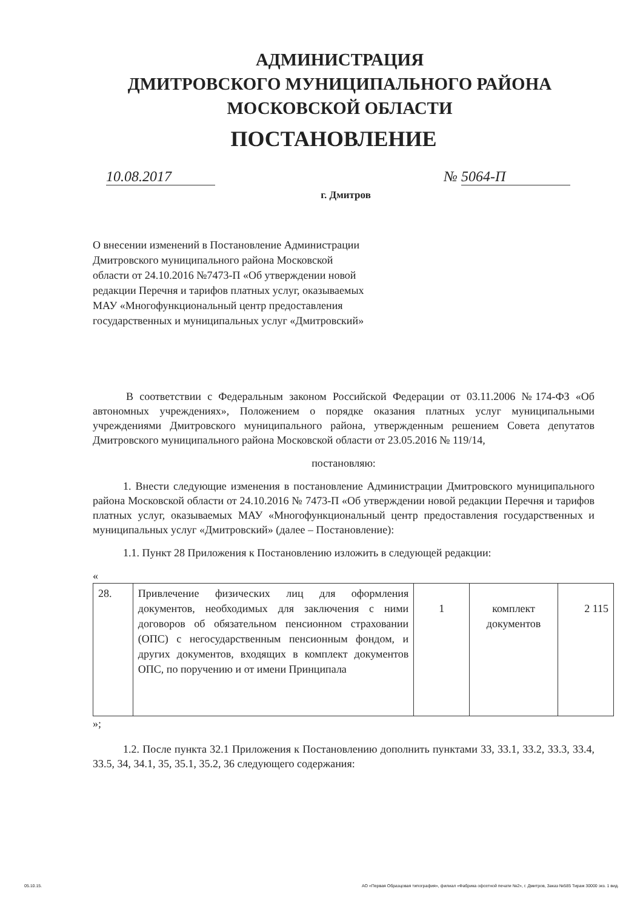АДМИНИСТРАЦИЯ
ДМИТРОВСКОГО МУНИЦИПАЛЬНОГО РАЙОНА
МОСКОВСКОЙ ОБЛАСТИ
ПОСТАНОВЛЕНИЕ
10.08.2017 № 5064-П
г. Дмитров
О внесении изменений в Постановление Администрации Дмитровского муниципального района Московской области от 24.10.2016 №7473-П «Об утверждении новой редакции Перечня и тарифов платных услуг, оказываемых МАУ «Многофункциональный центр предоставления государственных и муниципальных услуг «Дмитровский»
В соответствии с Федеральным законом Российской Федерации от 03.11.2006 №174-ФЗ «Об автономных учреждениях», Положением о порядке оказания платных услуг муниципальными учреждениями Дмитровского муниципального района, утвержденным решением Совета депутатов Дмитровского муниципального района Московской области от 23.05.2016 № 119/14,
постановляю:
1. Внести следующие изменения в постановление Администрации Дмитровского муниципального района Московской области от 24.10.2016 № 7473-П «Об утверждении новой редакции Перечня и тарифов платных услуг, оказываемых МАУ «Многофункциональный центр предоставления государственных и муниципальных услуг «Дмитровский» (далее – Постановление):
1.1. Пункт 28 Приложения к Постановлению изложить в следующей редакции:
«
| 28. | Привлечение физических лиц для оформления документов, необходимых для заключения с ними договоров об обязательном пенсионном страховании (ОПС) с негосударственным пенсионным фондом, и других документов, входящих в комплект документов ОПС, по поручению и от имени Принципала | 1 | комплект документов | 2 115 |
»;
1.2. После пункта 32.1 Приложения к Постановлению дополнить пунктами 33, 33.1, 33.2, 33.3, 33.4, 33.5, 34, 34.1, 35, 35.1, 35.2, 36 следующего содержания:
05.10.15. АО «Первая Образцовая типография», филиал «Фабрика офсетной печати №2», г. Дмитров, Заказ №585 Тираж 30000 экз. 1 вид.